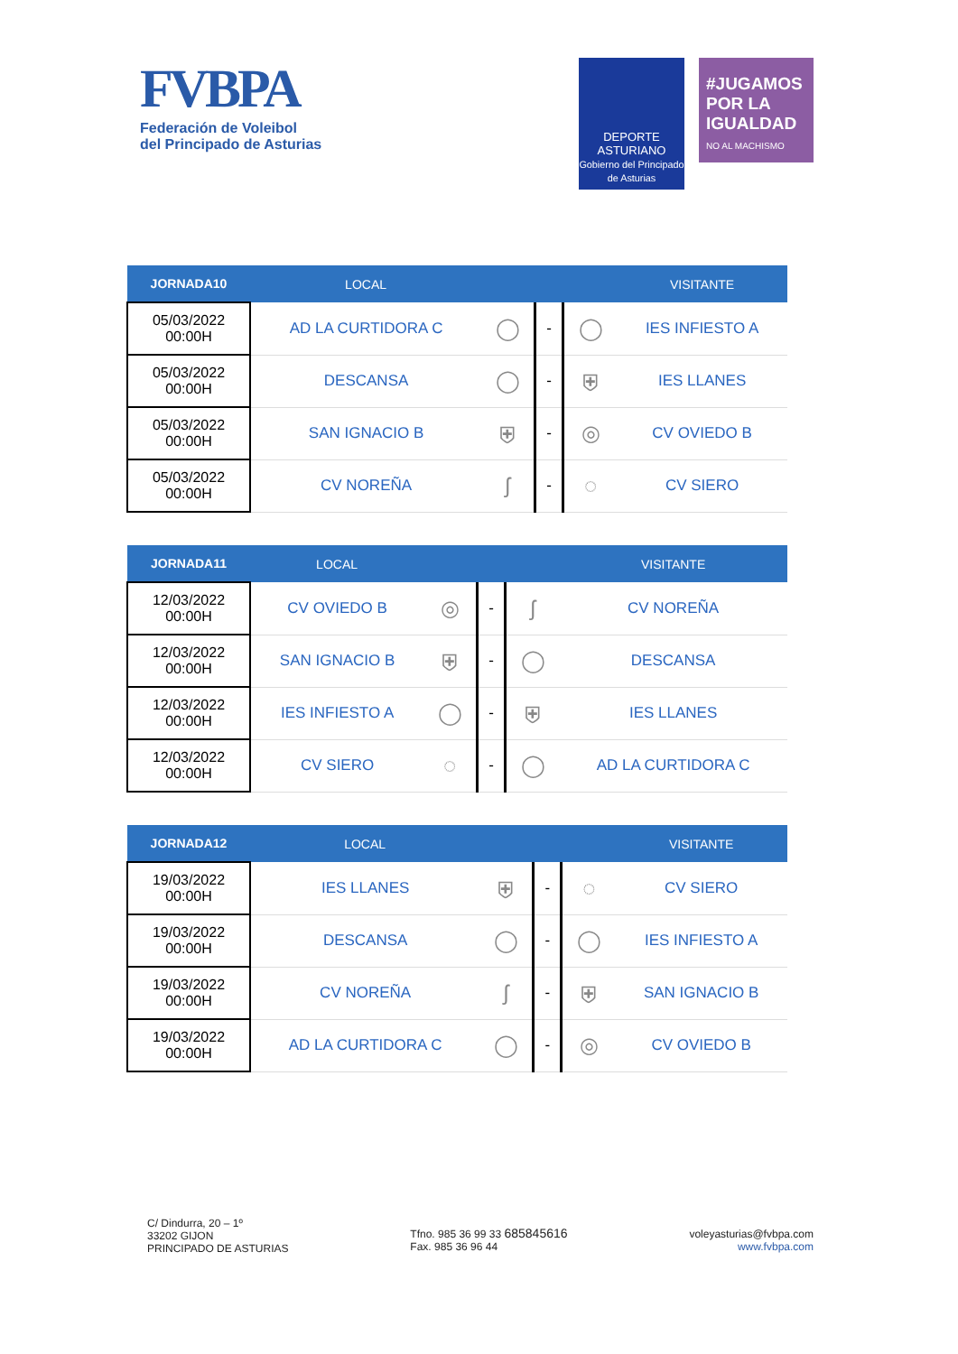FVBPA
Federación de Voleibol
del Principado de Asturias
DEPORTE
ASTURIANO
Gobierno del Principado de Asturias
#JUGAMOS POR LA IGUALDAD
NO AL MACHISMO
| JORNADA10 | LOCAL | | | | VISITANTE |
| --- | --- | --- | --- | --- | --- |
| 05/03/2022 00:00H | AD LA CURTIDORA C | ◯ | - | ◯ | IES INFIESTO A |
| 05/03/2022 00:00H | DESCANSA | ◯ | - | ⛨ | IES LLANES |
| 05/03/2022 00:00H | SAN IGNACIO B | ⛨ | - | ◎ | CV OVIEDO B |
| 05/03/2022 00:00H | CV NOREÑA | ʃ | - | ◌ | CV SIERO |
| JORNADA11 | LOCAL | | | | VISITANTE |
| --- | --- | --- | --- | --- | --- |
| 12/03/2022 00:00H | CV OVIEDO B | ◎ | - | ʃ | CV NOREÑA |
| 12/03/2022 00:00H | SAN IGNACIO B | ⛨ | - | ◯ | DESCANSA |
| 12/03/2022 00:00H | IES INFIESTO A | ◯ | - | ⛨ | IES LLANES |
| 12/03/2022 00:00H | CV SIERO | ◌ | - | ◯ | AD LA CURTIDORA C |
| JORNADA12 | LOCAL | | | | VISITANTE |
| --- | --- | --- | --- | --- | --- |
| 19/03/2022 00:00H | IES LLANES | ⛨ | - | ◌ | CV SIERO |
| 19/03/2022 00:00H | DESCANSA | ◯ | - | ◯ | IES INFIESTO A |
| 19/03/2022 00:00H | CV NOREÑA | ʃ | - | ⛨ | SAN IGNACIO B |
| 19/03/2022 00:00H | AD LA CURTIDORA C | ◯ | - | ◎ | CV OVIEDO B |
C/ Dindurra, 20 – 1º
33202 GIJON
PRINCIPADO DE ASTURIAS
Tfno. 985 36 99 33 685845616
Fax. 985 36 96 44
voleyasturias@fvbpa.com
www.fvbpa.com